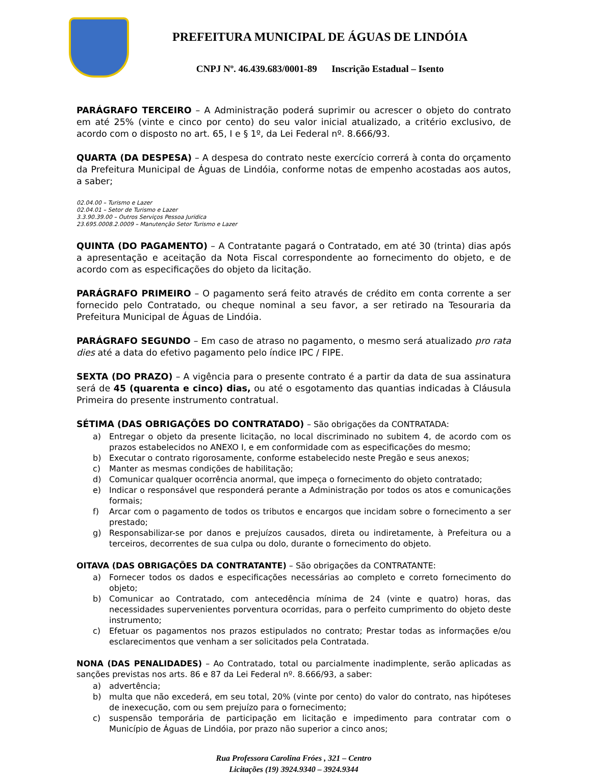PREFEITURA MUNICIPAL DE ÁGUAS DE LINDÓIA
CNPJ Nº. 46.439.683/0001-89 Inscrição Estadual – Isento
PARÁGRAFO TERCEIRO – A Administração poderá suprimir ou acrescer o objeto do contrato em até 25% (vinte e cinco por cento) do seu valor inicial atualizado, a critério exclusivo, de acordo com o disposto no art. 65, I e § 1º, da Lei Federal nº. 8.666/93.
QUARTA (DA DESPESA) – A despesa do contrato neste exercício correrá à conta do orçamento da Prefeitura Municipal de Águas de Lindóia, conforme notas de empenho acostadas aos autos, a saber;
02.04.00 – Turismo e Lazer
02.04.01 – Setor de Turismo e Lazer
3.3.90.39.00 – Outros Serviços Pessoa Juridica
23.695.0008.2.0009 – Manutenção Setor Turismo e Lazer
QUINTA (DO PAGAMENTO) – A Contratante pagará o Contratado, em até 30 (trinta) dias após a apresentação e aceitação da Nota Fiscal correspondente ao fornecimento do objeto, e de acordo com as especificações do objeto da licitação.
PARÁGRAFO PRIMEIRO – O pagamento será feito através de crédito em conta corrente a ser fornecido pelo Contratado, ou cheque nominal a seu favor, a ser retirado na Tesouraria da Prefeitura Municipal de Águas de Lindóia.
PARÁGRAFO SEGUNDO – Em caso de atraso no pagamento, o mesmo será atualizado pro rata dies até a data do efetivo pagamento pelo índice IPC / FIPE.
SEXTA (DO PRAZO) – A vigência para o presente contrato é a partir da data de sua assinatura será de 45 (quarenta e cinco) dias, ou até o esgotamento das quantias indicadas à Cláusula Primeira do presente instrumento contratual.
SÉTIMA (DAS OBRIGAÇÕES DO CONTRATADO) – São obrigações da CONTRATADA:
a) Entregar o objeto da presente licitação, no local discriminado no subitem 4, de acordo com os prazos estabelecidos no ANEXO I, e em conformidade com as especificações do mesmo;
b) Executar o contrato rigorosamente, conforme estabelecido neste Pregão e seus anexos;
c) Manter as mesmas condições de habilitação;
d) Comunicar qualquer ocorrência anormal, que impeça o fornecimento do objeto contratado;
e) Indicar o responsável que responderá perante a Administração por todos os atos e comunicações formais;
f) Arcar com o pagamento de todos os tributos e encargos que incidam sobre o fornecimento a ser prestado;
g) Responsabilizar-se por danos e prejuízos causados, direta ou indiretamente, à Prefeitura ou a terceiros, decorrentes de sua culpa ou dolo, durante o fornecimento do objeto.
OITAVA (DAS OBRIGAÇÕES DA CONTRATANTE) – São obrigações da CONTRATANTE:
a) Fornecer todos os dados e especificações necessárias ao completo e correto fornecimento do objeto;
b) Comunicar ao Contratado, com antecedência mínima de 24 (vinte e quatro) horas, das necessidades supervenientes porventura ocorridas, para o perfeito cumprimento do objeto deste instrumento;
c) Efetuar os pagamentos nos prazos estipulados no contrato; Prestar todas as informações e/ou esclarecimentos que venham a ser solicitados pela Contratada.
NONA (DAS PENALIDADES) – Ao Contratado, total ou parcialmente inadimplente, serão aplicadas as sanções previstas nos arts. 86 e 87 da Lei Federal nº. 8.666/93, a saber:
a) advertência;
b) multa que não excederá, em seu total, 20% (vinte por cento) do valor do contrato, nas hipóteses de inexecução, com ou sem prejuízo para o fornecimento;
c) suspensão temporária de participação em licitação e impedimento para contratar com o Município de Águas de Lindóia, por prazo não superior a cinco anos;
Rua Professora Carolina Fróes , 321 – Centro
Licitações (19) 3924.9340 – 3924.9344